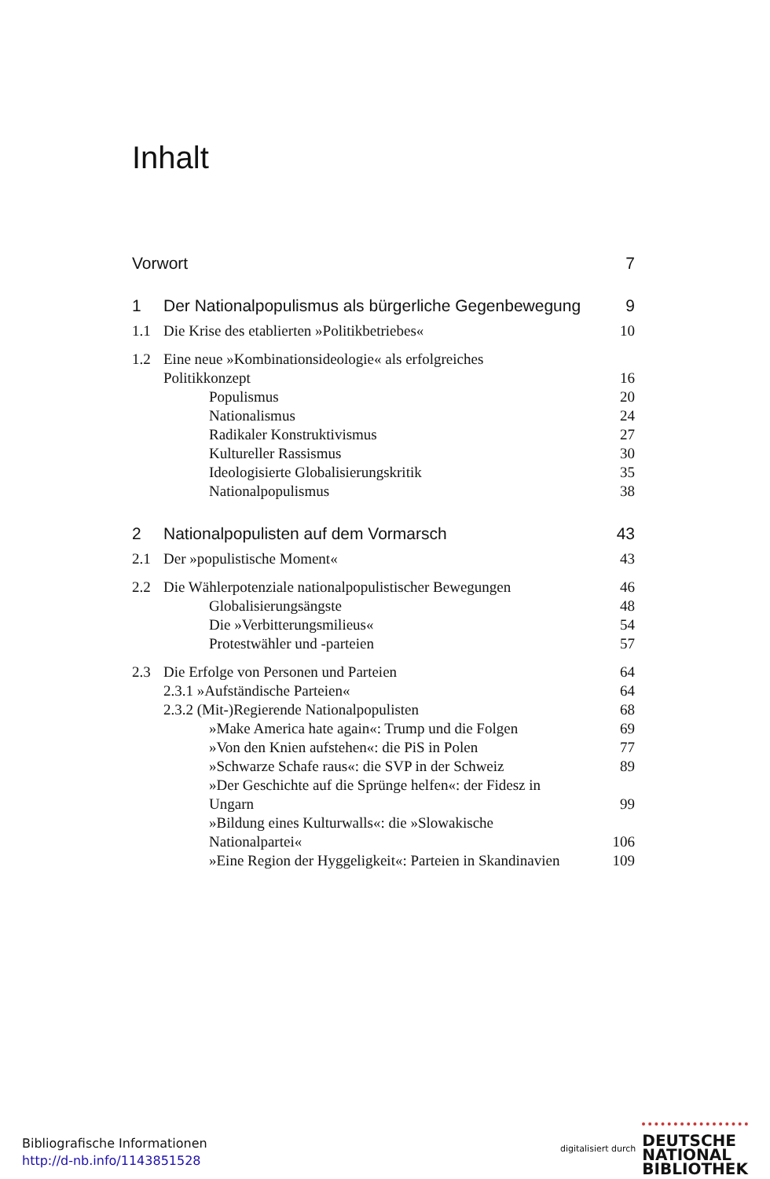Inhalt
Vorwort 7
1 Der Nationalpopulismus als bürgerliche Gegenbewegung 9
1.1 Die Krise des etablierten »Politikbetriebes« 10
1.2 Eine neue »Kombinationsideologie« als erfolgreiches
Politikkonzept
16
Populismus 20
Nationalismus 24
Radikaler Konstruktivismus 27
Kultureller Rassismus 30
Ideologisierte Globalisierungskritik 35
Nationalpopulismus 38
2 Nationalpopulisten auf dem Vormarsch 43
2.1 Der »populistische Moment« 43
2.2 Die Wählerpotenziale nationalpopulistischer Bewegungen 46
Globalisierungsängste 48
Die »Verbitterungsmilieus« 54
Protestwähler und -parteien 57
2.3 Die Erfolge von Personen und Parteien 64
2.3.1 »Aufständische Parteien« 64
2.3.2 (Mit-)Regierende Nationalpopulisten 68
»Make America hate again«: Trump und die Folgen 69
»Von den Knien aufstehen«: die PiS in Polen 77
»Schwarze Schafe raus«: die SVP in der Schweiz 89
»Der Geschichte auf die Sprünge helfen«: der Fidesz in
Ungarn
99
»Bildung eines Kulturwalls«: die »Slowakische
Nationalpartei«
106
»Eine Region der Hyggeligkeit«: Parteien in Skandinavien 109
Bibliografische Informationen
http://d-nb.info/1143851528
digitalisiert durch DEUTSCHE
NATIONAL
BIBLIOTHEK